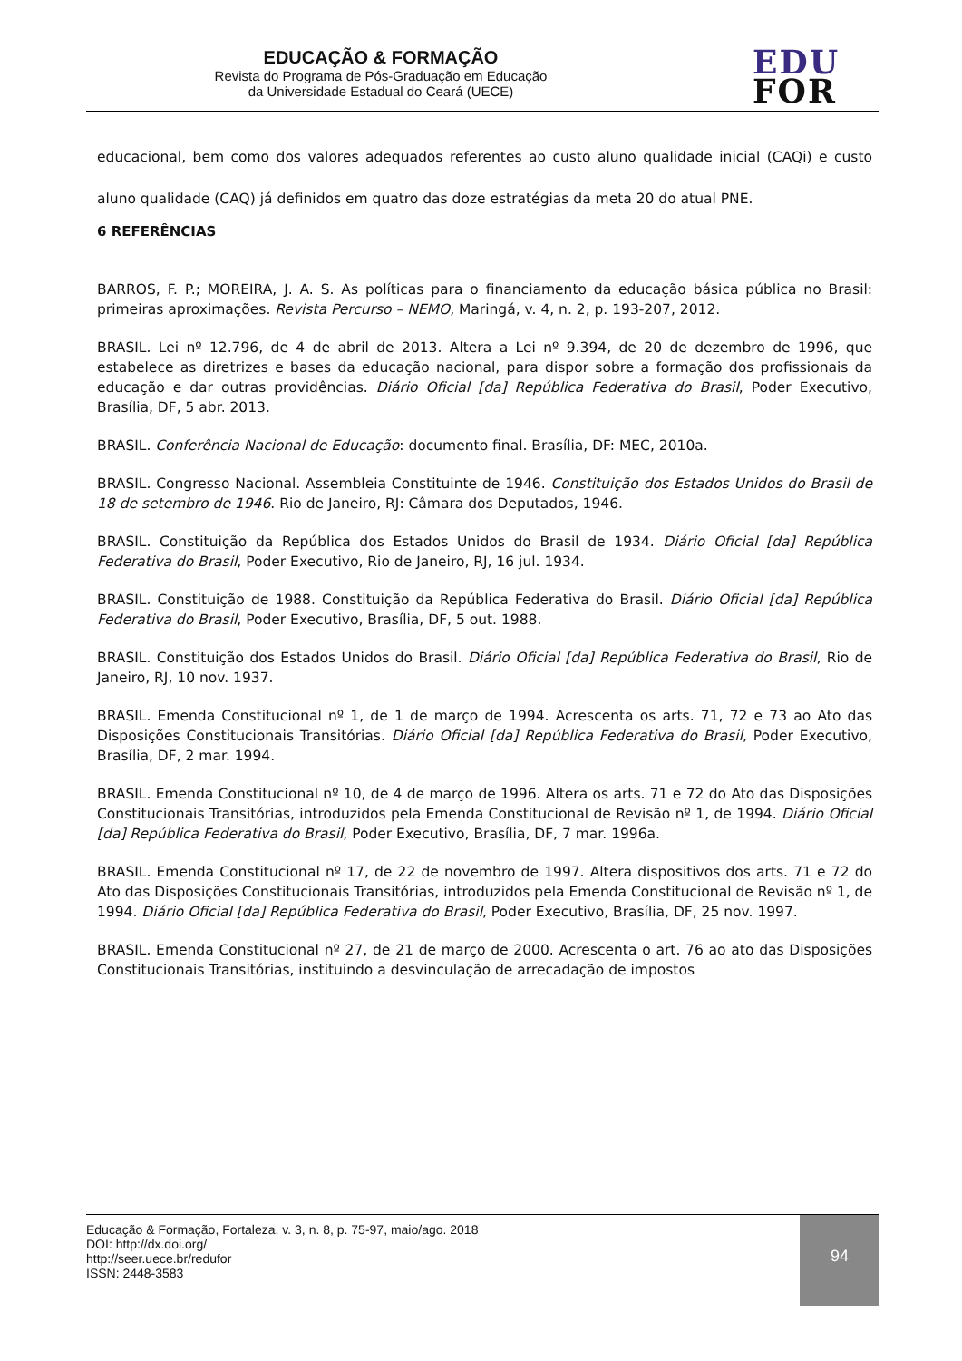EDUCAÇÃO & FORMAÇÃO
Revista do Programa de Pós-Graduação em Educação
da Universidade Estadual do Ceará (UECE)
EDU
FOR
educacional, bem como dos valores adequados referentes ao custo aluno qualidade inicial (CAQi) e custo aluno qualidade (CAQ) já definidos em quatro das doze estratégias da meta 20 do atual PNE.
6 REFERÊNCIAS
BARROS, F. P.; MOREIRA, J. A. S. As políticas para o financiamento da educação básica pública no Brasil: primeiras aproximações. Revista Percurso – NEMO, Maringá, v. 4, n. 2, p. 193-207, 2012.
BRASIL. Lei nº 12.796, de 4 de abril de 2013. Altera a Lei nº 9.394, de 20 de dezembro de 1996, que estabelece as diretrizes e bases da educação nacional, para dispor sobre a formação dos profissionais da educação e dar outras providências. Diário Oficial [da] República Federativa do Brasil, Poder Executivo, Brasília, DF, 5 abr. 2013.
BRASIL. Conferência Nacional de Educação: documento final. Brasília, DF: MEC, 2010a.
BRASIL. Congresso Nacional. Assembleia Constituinte de 1946. Constituição dos Estados Unidos do Brasil de 18 de setembro de 1946. Rio de Janeiro, RJ: Câmara dos Deputados, 1946.
BRASIL. Constituição da República dos Estados Unidos do Brasil de 1934. Diário Oficial [da] República Federativa do Brasil, Poder Executivo, Rio de Janeiro, RJ, 16 jul. 1934.
BRASIL. Constituição de 1988. Constituição da República Federativa do Brasil. Diário Oficial [da] República Federativa do Brasil, Poder Executivo, Brasília, DF, 5 out. 1988.
BRASIL. Constituição dos Estados Unidos do Brasil. Diário Oficial [da] República Federativa do Brasil, Rio de Janeiro, RJ, 10 nov. 1937.
BRASIL. Emenda Constitucional nº 1, de 1 de março de 1994. Acrescenta os arts. 71, 72 e 73 ao Ato das Disposições Constitucionais Transitórias. Diário Oficial [da] República Federativa do Brasil, Poder Executivo, Brasília, DF, 2 mar. 1994.
BRASIL. Emenda Constitucional nº 10, de 4 de março de 1996. Altera os arts. 71 e 72 do Ato das Disposições Constitucionais Transitórias, introduzidos pela Emenda Constitucional de Revisão nº 1, de 1994. Diário Oficial [da] República Federativa do Brasil, Poder Executivo, Brasília, DF, 7 mar. 1996a.
BRASIL. Emenda Constitucional nº 17, de 22 de novembro de 1997. Altera dispositivos dos arts. 71 e 72 do Ato das Disposições Constitucionais Transitórias, introduzidos pela Emenda Constitucional de Revisão nº 1, de 1994. Diário Oficial [da] República Federativa do Brasil, Poder Executivo, Brasília, DF, 25 nov. 1997.
BRASIL. Emenda Constitucional nº 27, de 21 de março de 2000. Acrescenta o art. 76 ao ato das Disposições Constitucionais Transitórias, instituindo a desvinculação de arrecadação de impostos
Educação & Formação, Fortaleza, v. 3, n. 8, p. 75-97, maio/ago. 2018
DOI: http://dx.doi.org/
http://seer.uece.br/redufor
ISSN: 2448-3583
94